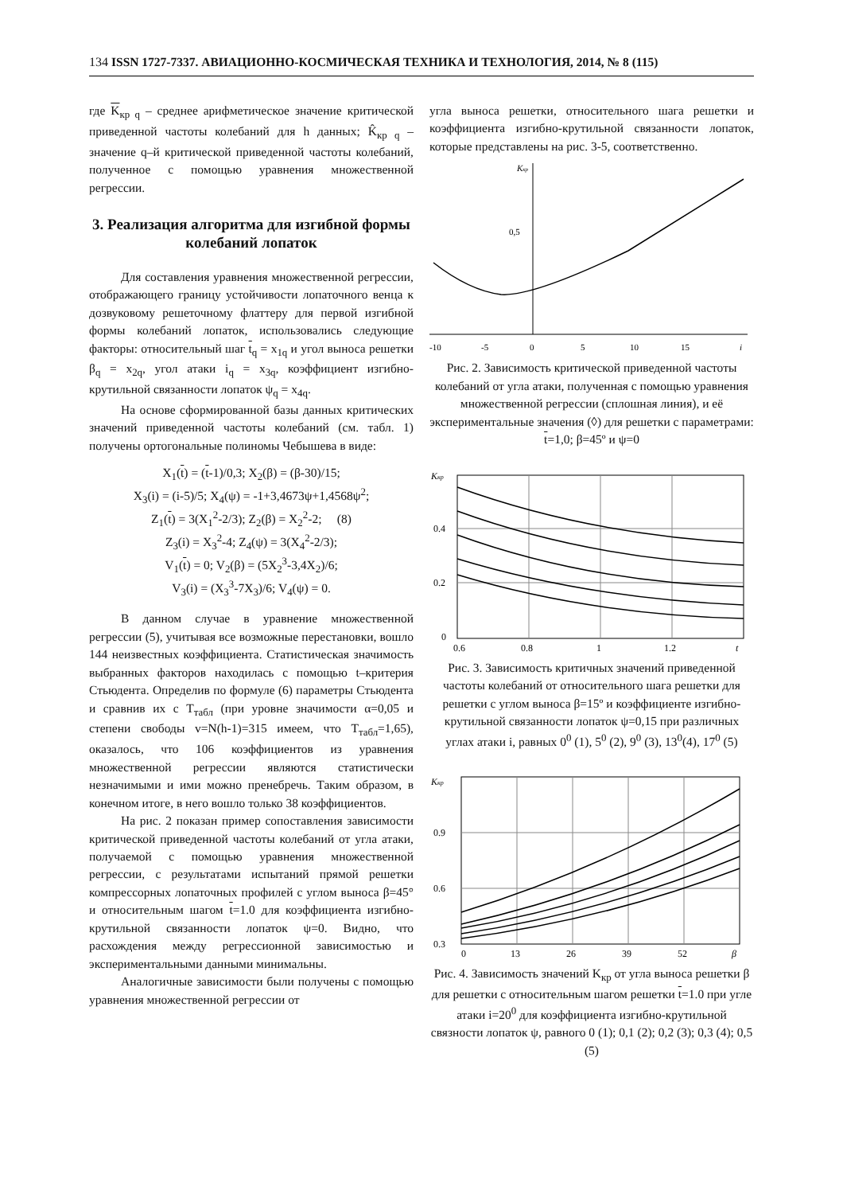134 ISSN 1727-7337. АВИАЦИОННО-КОСМИЧЕСКАЯ ТЕХНИКА И ТЕХНОЛОГИЯ, 2014, № 8 (115)
где K<sub>кр q</sub> – среднее арифметическое значение критической приведенной частоты колебаний для h данных; K̂<sub>кр q</sub> – значение q–й критической приведенной частоты колебаний, полученное с помощью уравнения множественной регрессии.
3. Реализация алгоритма для изгибной формы колебаний лопаток
Для составления уравнения множественной регрессии, отображающего границу устойчивости лопаточного венца к дозвуковому решеточному флаттеру для первой изгибной формы колебаний лопаток, использовались следующие факторы: относительный шаг t<sub>q</sub> = x<sub>1q</sub> и угол выноса решетки β<sub>q</sub> = x<sub>2q</sub>, угол атаки i<sub>q</sub> = x<sub>3q</sub>, коэффициент изгибно-крутильной связанности лопаток ψ<sub>q</sub> = x<sub>4q</sub>.
На основе сформированной базы данных критических значений приведенной частоты колебаний (см. табл. 1) получены ортогональные полиномы Чебышева в виде:
X<sub>1</sub>(t) = (t-1)/0,3; X<sub>2</sub>(β) = (β-30)/15;
X<sub>3</sub>(i) = (i-5)/5; X<sub>4</sub>(ψ) = -1+3,4673ψ+1,4568ψ<sup>2</sup>;
Z<sub>1</sub>(t) = 3(X<sub>1</sub><sup>2</sup>-2/3); Z<sub>2</sub>(β) = X<sub>2</sub><sup>2</sup>-2; (8)
Z<sub>3</sub>(i) = X<sub>3</sub><sup>2</sup>-4; Z<sub>4</sub>(ψ) = 3(X<sub>4</sub><sup>2</sup>-2/3);
V<sub>1</sub>(t) = 0; V<sub>2</sub>(β) = (5X<sub>2</sub><sup>3</sup>-3,4X<sub>2</sub>)/6;
V<sub>3</sub>(i) = (X<sub>3</sub><sup>3</sup>-7X<sub>3</sub>)/6; V<sub>4</sub>(ψ) = 0.
В данном случае в уравнение множественной регрессии (5), учитывая все возможные перестановки, вошло 144 неизвестных коэффициента. Статистическая значимость выбранных факторов находилась с помощью t–критерия Стьюдента. Определив по формуле (6) параметры Стьюдента и сравнив их с T<sub>табл</sub> (при уровне значимости α=0,05 и степени свободы v=N(h-1)=315 имеем, что T<sub>табл</sub>=1,65), оказалось, что 106 коэффициентов из уравнения множественной регрессии являются статистически незначимыми и ими можно пренебречь. Таким образом, в конечном итоге, в него вошло только 38 коэффициентов.
На рис. 2 показан пример сопоставления зависимости критической приведенной частоты колебаний от угла атаки, получаемой с помощью уравнения множественной регрессии, с результатами испытаний прямой решетки компрессорных лопаточных профилей с углом выноса β=45° и относительным шагом t=1.0 для коэффициента изгибно-крутильной связанности лопаток ψ=0. Видно, что расхождения между регрессионной зависимостью и экспериментальными данными минимальны.
Аналогичные зависимости были получены с помощью уравнения множественной регрессии от
угла выноса решетки, относительного шага решетки и коэффициента изгибно-крутильной связанности лопаток, которые представлены на рис. 3-5, соответственно.
Kкр
0,5
-10
-5
0
5
10
15
i
Рис. 2. Зависимость критической приведенной частоты колебаний от угла атаки, полученная с помощью уравнения множественной регрессии (сплошная линия), и её экспериментальные значения (◊) для решетки с параметрами: t=1,0; β=45º и ψ=0
Kкр
0.4
0.2
0
0.6
0.8
1
1.2
t
Рис. 3. Зависимость критичных значений приведенной частоты колебаний от относительного шага решетки для решетки с углом выноса β=15º и коэффициенте изгибно-крутильной связанности лопаток ψ=0,15 при различных углах атаки i, равных 0<sup>0</sup> (1), 5<sup>0</sup> (2), 9<sup>0</sup> (3), 13<sup>0</sup>(4), 17<sup>0</sup> (5)
Kкр
0.9
0.6
0.3
0
13
26
39
52
β
Рис. 4. Зависимость значений K<sub>кр</sub> от угла выноса решетки β для решетки с относительным шагом решетки t=1.0 при угле атаки i=20<sup>0</sup> для коэффициента изгибно-крутильной связности лопаток ψ, равного 0 (1); 0,1 (2); 0,2 (3); 0,3 (4); 0,5 (5)